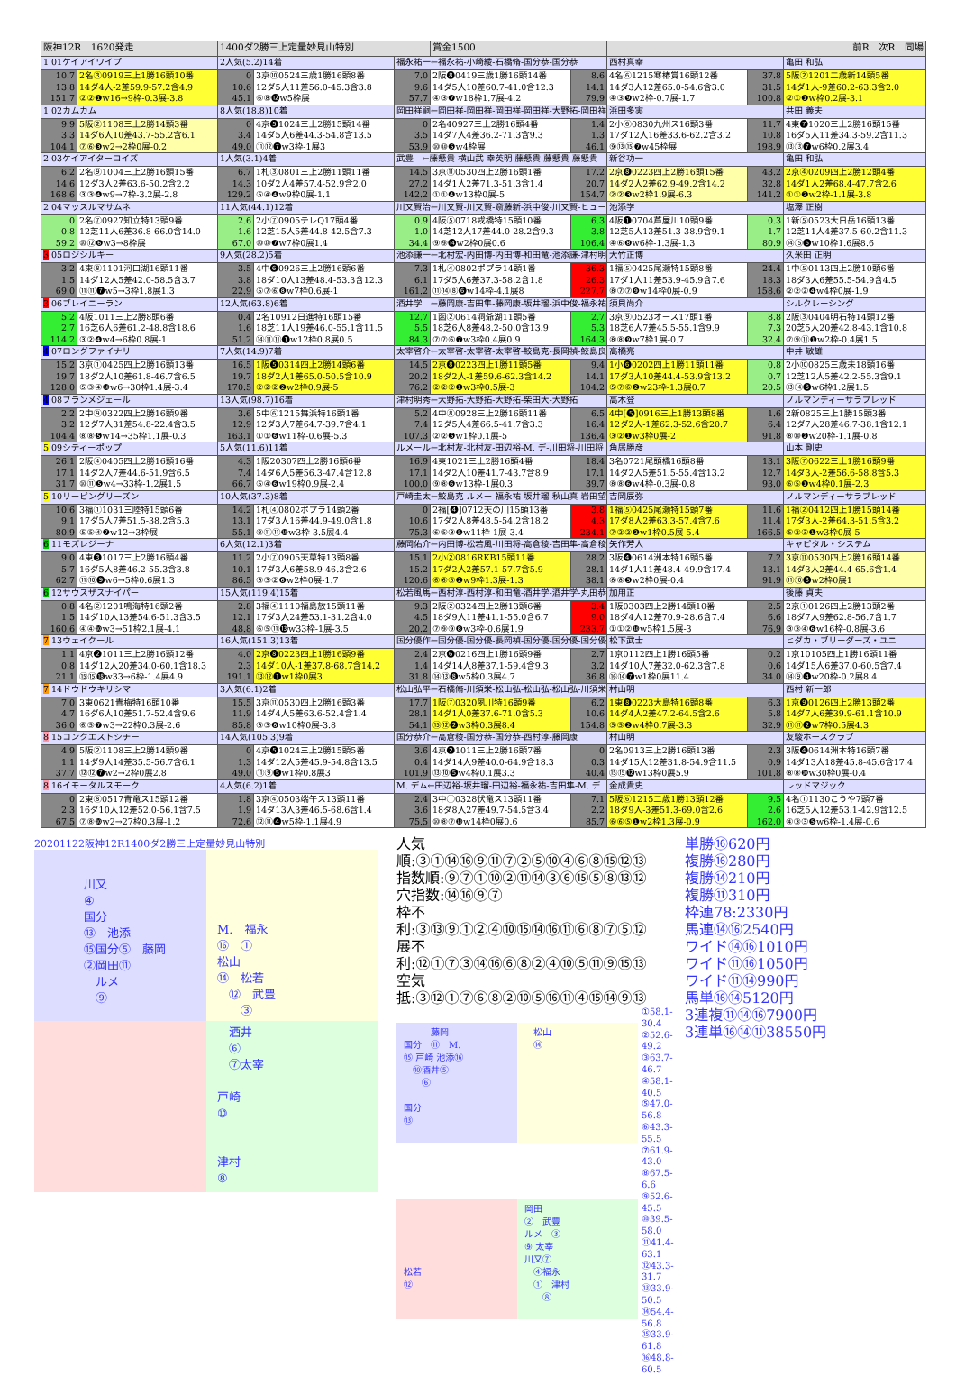| 阪神12R 1620発走 | | 1400ダ2勝三上定量妙見山特別 | | | 賞金1500 | | 前R 次R 同場 | | |
| 1 01ケイアイワイプ | | 2人気(5.2)14着 | | 福永祐一←福永祐-小崎綾-石橋脩-国分恭-国分恭 | | | 西村真幸 | | 亀田 和弘 |
| 10.7 13.8 151.7 | 2名③0919三上1勝16頭10番 14ダ4人-2差59.9-57.2含4.9 ②②❶w16→9枠-0.3展-3.8 | 0 10.6 45.1 | 3京⑩0524三歳1勝16頭8番 12ダ5人11差56.0-45.3含3.8 ⑥⑧⓬w5枠展 | 7.0 9.6 57.7 | 2阪❽0419三歳1勝16頭14番 14ダ5人10差60.7-41.0含12.3 ④③❼w18枠1.7展-4.2 | 8.6 14.1 79.9 | 4名⑥1215寒椿賞16頭12番 14ダ3人12差65.0-54.6含3.0 ④③❾w2枠-0.7展-1.7 | 37.8 31.5 100.8 | 5阪②1201二歳新14頭5番 14ダ1人-9差60.2-63.3含2.0 ②①❶w枠0.2展-3.1 |
| 1 02カムカム | | 8人気(18.8)10着 | | 岡田祥嗣←岡田祥-岡田祥-岡田祥-岡田祥-大野拓-岡田祥 | | | 浜田多実 | | 共田 義夫 |
| 9.9 3.3 104.1 | 5阪②1108三上2勝14頭3番 14ダ6人10差43.7-55.2含6.1 ⑦⑥❸w2→2枠0展-0.2 | 0 3.4 49.0 | 4京❺1024三上2勝15頭14番 14ダ5人6差44.3-54.8含13.5 ⑪⑫❼w3枠-1展3 | 0 3.5 53.9 | 2名40927三上2勝16頭4番 14ダ7人4差36.2-71.3含9.3 ⑩⑩❺w4枠展 | 1.4 1.3 46.1 | 2小⑥0830九州ス16頭3番 17ダ12人16差33.6-62.2含3.2 ⑨⑬⑮❼w45枠展 | 11.7 10.8 198.9 | 4東❼1020三上2勝16頭15番 16ダ5人11差34.3-59.2含11.3 ⑬⑬❼w6枠0.2展3.4 |
| 2 03ケイアイターコイズ | | 1人気(3.1)4着 | | 武豊 ←藤懸貴-横山武-幸英明-藤懸貴-藤懸貴-藤懸貴 | | | 新谷功一 | | 亀田 和弘 |
| 6.2 14.6 168.6 | 2名⑨1004三上2勝16頭15番 12ダ3人2差63.6-50.2含2.2 ③③❹w9→7枠-3.2展-2.8 | 6.7 14.3 129.2 | 1札③0801三上2勝11頭11番 10ダ2人4差57.4-52.9含2.0 ⑤④❹w9枠0展-1.1 | 14.5 27.2 142.2 | 3京⑪0530四上2勝16頭1番 14ダ1人2差71.3-51.3含1.4 ①①❹w13枠0展-5 | 17.2 20.7 154.7 | 2京❽0223四上2勝16頭15番 14ダ2人2差62.9-49.2含14.2 ②②❸w2枠1.9展-6.3 | 43.2 32.8 141.2 | 2京④0209四上2勝12頭4番 14ダ1人2差68.4-47.7含2.6 ①①❷w2枠-1.1展-3.8 |
| 2 04マッスルマサムネ | | 11人気(44.1)12着 | | 川又賢治←川又賢-川又賢-斎藤新-浜中俊-川又賢-ヒュー | | | 池添学 | | 塩澤 正樹 |
| 0 0.8 59.2 | 2名⑦0927知立特13頭9番 12芝11人6差36.8-66.0含14.0 ⑩⑫❻w3→8枠展 | 2.6 1.6 67.0 | 2小⑦0905テレQ17頭4番 12芝15人5差44.8-42.5含7.3 ⑩⑩❼w7枠0展1.4 | 0.9 1.0 34.4 | 4阪⑤0718戎橋特15頭10番 14芝12人17差44.0-28.2含9.3 ⑨⑨⓮w2枠0展0.6 | 6.3 3.8 106.4 | 4阪❶0704芦屋川10頭9番 12芝5人13差51.3-38.9含9.1 ④⑥❽w6枠-1.3展-1.3 | 0.3 1.7 80.9 | 1新⑤0523大日岳16頭13番 12芝11人4差37.5-60.2含11.3 ⑭⑮❺w10枠1.6展8.6 |
| 3 05ロジシルキー | | 9人気(28.2)5着 | | 池添謙一←北村宏-内田博-内田博-和田竜-池添謙-津村明 | | | 大竹正博 | | 久米田 正明 |
| 3.2 1.5 69.0 | 4東⑧1101河口湖16頭11番 14ダ12人5差42.0-58.5含3.7 ⑪⑪❼w5→3枠1.8展1.3 | 3.5 3.8 22.9 | 4中❻0926三上2勝16頭6番 18ダ10人13差48.4-53.3含12.3 ⑤⑦⑥❽w7枠0.6展-1 | 7.3 6.1 161.2 | 1札④0802ポプラ14頭1番 17ダ5人6差37.3-58.2含1.8 ⑪⑭⑧❻w14枠-4.1展8 | 36.3 26.3 227.7 | 1福⑤0425尾瀬特15頭8番 17ダ1人11差53.9-45.9含7.6 ⑧⑦⑦❾w14枠0展-0.9 | 24.4 18.3 158.6 | 1中⑤0113四上2勝10頭6番 18ダ3人6差55.5-54.9含4.5 ②②②❹w4枠0展-1.9 |
| 3 06ブレイニーラン | | 12人気(63.8)6着 | | 酒井学 ←藤岡康-吉田隼-藤岡康-坂井瑠-浜中俊-福永祐 | | | 須貝尚介 | | シルクレーシング |
| 5.2 2.7 114.2 | 4阪1011三上2勝8頭6番 16芝6人6差61.2-48.8含18.6 ③②❹w4→6枠0.8展-1 | 0.4 1.6 51.2 | 2名10912日進特16頭15番 18芝11人19差46.0-55.1含11.5 ⑭⑪⑪❶w12枠0.8展0.5 | 12.7 5.5 84.3 | 1函②0614洞爺湖11頭5番 18芝6人8差48.2-50.0含13.9 ⑦⑦⑥❼w3枠0.4展0.9 | 2.7 5.3 164.3 | 3京⑨0523オース17頭1番 18芝6人7差45.5-55.1含9.9 ⑧⑧❾w7枠1展-0.7 | 8.8 7.3 32.4 | 2阪③0404明石特14頭12番 20芝5人20差42.8-43.1含10.8 ⑦⑨⑪❶w2枠-0.4展1.5 |
| 4 07ロングファイナリー | | 7人気(14.9)7着 | | 太宰啓介←太宰啓-太宰啓-太宰啓-鮫島克-長岡禎-鮫島良 | | | 高橋亮 | | 中井 敏雄 |
| 15.2 19.7 128.0 | 3京①0425四上2勝16頭13番 18ダ2人10差61.8-46.7含6.5 ⑤③④❿w6→30枠1.4展-3.4 | 16.5 19.7 170.5 | 1阪❺0314四上2勝14頭6番 18ダ2人1差65.0-50.5含10.9 ②②②❷w2枠0.9展-5 | 14.5 20.2 76.2 | 2京❽0223四上1勝11頭5番 18ダ2人-1差59.6-62.3含14.2 ②②②❶w3枠0.5展-3 | 9.4 14.1 104.2 | 1小❻0202四上1勝11頭11番 17ダ3人10差44.4-53.9含13.2 ⑤⑦⑥❷w23枠-1.3展0.7 | 0.8 0.7 20.5 | 2小⑩0825三歳未18頭16番 12芝12人5差42.2-55.3含9.1 ⑬⑭❽w6枠1.2展1.5 |
| 4 08ブランメジェール | | 13人気(98.7)16着 | | 津村明秀←大野拓-大野拓-大野拓-柴田大-大野拓 | | | 高木登 | | ノルマンディーサラブレッド |
| 2.2 3.2 104.4 | 2中⑨0322四上2勝16頭9番 12ダ7人31差54.8-22.4含3.5 ⑧⑧❺w14→35枠1.1展-0.3 | 3.6 12.9 163.1 | 5中⑥1215舞浜特16頭1番 12ダ3人7差64.7-39.7含4.1 ①①❻w11枠-0.6展-5.3 | 5.2 7.4 107.3 | 4中⑧0928三上2勝16頭11番 12ダ5人4差66.5-41.7含3.3 ②②❺w1枠0.1展-5 | 6.5 16.4 136.4 | 4中[❺]0916三上1勝13頭8番 12ダ2人-1差62.3-52.6含20.7 ③②❶w3枠0展-2 | 1.6 6.4 91.8 | 2新0825三上1勝15頭3番 12ダ7人28差46.7-38.1含12.1 ⑧⑩❷w20枠-1.1展-0.8 |
| 5 09シティーポップ | | 5人気(11.6)11着 | | ルメール←北村友-北村友-田辺裕-M. デ-川田将-川田将 | | | 角居勝彦 | | 山本 剛史 |
| 26.1 17.1 31.7 | 2阪④0405四上2勝16頭16番 14ダ2人7差44.6-51.9含6.5 ⑩⑪❺w4→33枠-1.2展1.5 | 4.3 7.4 66.7 | 1阪20307四上2勝16頭6番 14ダ6人5差56.3-47.4含12.8 ⑤④❻w19枠0.9展-2.4 | 16.9 17.1 100.0 | 4東1021三上2勝16頭4番 14ダ2人10差41.7-43.7含8.9 ⑨⑧❻w13枠-1展0.3 | 18.4 17.1 39.7 | 3名0721尾頭橋16頭8番 14ダ2人5差51.5-55.4含13.2 ⑧⑧❻w4枠-0.3展-0.8 | 13.1 12.7 93.0 | 3阪⑦0622三上1勝16頭9番 14ダ3人-2差56.6-58.8含5.3 ⑥⑤❶w4枠0.1展-2.3 |
| 5 10リーピングリーズン | | 10人気(37.3)8着 | | 戸崎圭太←鮫島克-ルメー-福永祐-坂井瑠-秋山真-岩田望 | | | 吉岡辰弥 | | ノルマンディーサラブレッド |
| 10.6 9.1 80.9 | 3福①1031三陸特15頭6番 17ダ5人7差51.5-38.2含5.3 ⑤⑤④❼w12→3枠展 | 14.2 13.1 55.1 | 1札④0802ポプラ14頭2番 17ダ3人16差44.9-49.0含1.8 ⑧⑪⑪❿w3枠-3.5展4.4 | 0 10.6 75.3 | 2福[❹]0712天の川15頭13番 17ダ2人8差48.5-54.2含18.2 ⑥⑤③❺w11枠-1展-3.4 | 3.8 4.3 234.1 | 1福⑤0425尾瀬特15頭7番 17ダ8人2差63.3-57.4含7.6 ⑦②②❷w1枠0.5展-5.4 | 11.6 11.4 166.5 | 1福②0412四上1勝15頭14番 17ダ3人-2差64.3-51.5含3.2 ⑤②③❶w3枠0展-5 |
| 6 11モズレジーナ | | 6人気(12.1)3着 | | 藤岡佑介←内田博-松若風-川田将-高倉稜-吉田隼-高倉稜 | | | 矢作芳人 | | キャピタル・システム |
| 9.0 5.7 62.7 | 4東❸1017三上2勝16頭4番 16ダ5人8差46.2-55.3含3.8 ⑪⑩❾w6→5枠0.6展1.3 | 11.2 10.1 86.5 | 2小⑦0905天草特13頭8番 17ダ3人6差58.9-46.3含2.6 ③③②❻w2枠0展-1.7 | 15.1 15.2 120.6 | 2小②0816RKB15頭11番 17ダ2人2差57.1-57.7含5.9 ⑥⑥⑤❷w9枠1.3展-1.3 | 28.2 28.1 38.1 | 3阪❹0614洲本特16頭5番 14ダ1人11差48.4-49.9含17.4 ⑧⑧❺w2枠0展-0.4 | 7.2 13.1 91.9 | 3京⑪0530四上2勝16頭14番 14ダ3人2差44.4-65.6含1.4 ⑪⑩❸w2枠0展1 |
| 6 12サウスザスナイパー | | 15人気(119.4)15着 | | 松若風馬←西村淳-西村淳-和田竜-酒井学-酒井学-丸田恭 | | | 加用正 | | 後藤 貞夫 |
| 0.8 1.5 160.6 | 4名②1201鳴海特16頭2番 14ダ10人13差54.6-51.3含3.5 ④④❿w3→51枠2.1展-4.1 | 2.8 12.1 48.8 | 3福④1110福島放15頭11番 17ダ3人24差53.1-31.2含4.0 ⑥⑤⑪⓭w33枠-1展-3.5 | 9.3 4.5 20.2 | 2阪②0324四上2勝13頭6番 18ダ9人11差41.1-55.0含6.7 ⑦⑨⑨❽w3枠-0.6展1.9 | 3.4 9.0 233.7 | 1阪0303四上2勝14頭10番 18ダ4人12差70.9-28.6含7.4 ①①②❿w5枠1.5展-3 | 2.5 6.6 76.9 | 2京①0126四上2勝13頭2番 18ダ7人9差62.8-56.7含1.7 ③③④❻w16枠-0.8展-3.6 |
| 7 13ウェイクール | | 16人気(151.3)13着 | | 国分優作←国分優-国分優-長岡禎-国分優-国分優-国分優 | | | 松下武士 | | ヒダカ・ブリーダーズ・ユニ |
| 1.1 0.8 21.1 | 4京❷1011三上2勝16頭12番 14ダ12人20差34.0-60.1含18.3 ⑮⑮⓲w33→6枠-1.4展4.9 | 4.0 2.3 191.1 | 2京❽0223四上1勝16頭9番 14ダ10人-1差37.8-68.7含14.2 ⑬⑫❶w1枠0展3 | 2.4 1.4 31.8 | 2京❻0216四上1勝16頭9番 14ダ14人8差37.1-59.4含9.3 ⑭⑬❽w5枠0.3展4.7 | 2.7 3.2 36.8 | 1京0112四上1勝16頭5番 14ダ10人7差32.0-62.3含7.8 ⑯⑭❼w1枠0展11.4 | 0.2 0.6 34.0 | 1京10105四上1勝16頭11番 14ダ15人6差37.0-60.5含7.4 ⑭⑨❹w20枠-0.2展8.4 |
| 7 14ドウドウキリシマ | | 3人気(6.1)2着 | | 松山弘平←石橋脩-川須栄-松山弘-松山弘-松山弘-川須栄 | | | 村山明 | | 西村 新一郎 |
| 7.0 4.7 36.0 | 3東0621青梅特16頭10番 16ダ6人10差51.7-52.4含9.6 ⑥⑤❼w3→22枠0.3展-2.6 | 15.5 11.9 85.8 | 3京⑪0530四上2勝16頭3番 14ダ4人5差63.6-52.4含1.4 ③③❽w10枠0展-3.8 | 17.7 28.1 54.1 | 1阪⑦0320夙川特16頭9番 14ダ1人0差37.6-71.0含5.3 ⑮⑫❷w3枠0.3展8.4 | 6.2 10.6 154.8 | 1東❽0223大島特16頭8番 14ダ4人2差47.2-64.5含2.6 ⑤⑤❷w4枠0.7展-3.3 | 6.3 5.8 32.9 | 1京❾0126四上2勝13頭2番 14ダ7人6差39.9-61.1含10.9 ⑪⑪❷w7枠0.5展4.3 |
| 8 15コンクエストシチー | | 14人気(105.3)9着 | | 国分恭介←高倉稜-国分恭-国分恭-西村淳-藤岡康 | | | 村山明 | | 友駿ホースクラブ |
| 4.9 1.1 37.7 | 5阪②1108三上2勝14頭9番 14ダ9人14差35.5-56.7含6.1 ⑫⑫❼w2→2枠0展2.8 | 0 1.3 49.0 | 4京❺1024三上2勝15頭5番 14ダ12人5差45.9-54.8含13.5 ⑪⑨❺w1枠0.8展3 | 3.6 0.4 101.9 | 4京❷1011三上2勝16頭7番 14ダ14人9差40.0-64.9含18.3 ⑬⑩❺w4枠0.1展3.3 | 0 0.3 40.4 | 2名0913三上2勝16頭13番 14ダ15人12差31.8-54.9含11.5 ⑮⑮⓬w13枠0展5.9 | 2.3 0.9 101.8 | 3阪❹0614洲本特16頭7番 14ダ13人18差45.8-45.6含17.4 ⑧⑧❿w30枠0展-0.4 |
| 8 16イモータルスモーク | | 4人気(6.2)1着 | | M. デム←田辺裕-坂井瑠-田辺裕-福永祐-吉田隼-M. デ | | | 金成貴史 | | レッドマジック |
| 0 2.3 67.5 | 2東⑧0517青竜ス15頭12番 16ダ10人12差52.0-56.1含7.5 ⑦⑧❿w2→27枠0.3展-1.2 | 1.8 1.9 72.6 | 3京④0503端午ス13頭11番 14ダ13人3差46.5-68.6含1.4 ⑫⑪❹w5枠-1.1展4.9 | 2.4 3.6 75.5 | 3中①0328伏竜ス13頭11番 18ダ8人27差49.7-54.5含3.4 ⑩⑧⑦❿w14枠0展0.6 | 7.1 2.2 85.7 | 5阪⑥1215二歳1勝13頭12番 18ダ9人-3差51.3-69.0含2.6 ⑥⑥⑤❶w2枠1.3展-0.9 | 9.5 2.6 162.0 | 4名①1130こうや7頭7番 16芝5人12差53.1-42.9含12.5 ④③③❺w6枠-1.4展-0.6 |
20201122阪神12R1400ダ2勝三上定量妙見山特別
川又
④
国分
⑬　池添
⑮国分⑤　藤岡
②岡田⑪
　ルメ
　⑨
M.　福永
⑯　①
松山
⑭　松若
　⑫　武豊
　　③
　酒井
　⑥
　⑦太宰
戸崎
⑩
津村
⑧
人気順:③①⑭⑯⑨⑪⑦②⑤⑩④⑥⑧⑮⑫⑬
指数順:⑨⑦①⑩②⑪⑭③⑥⑮⑤⑧⑬⑫
穴指数:⑭⑯⑨⑦
枠不利:③⑬⑨①②④⑩⑮⑭⑯⑪⑥⑧⑦⑤⑫
展不利:⑫①⑦③⑭⑯⑥⑧②④⑩⑤⑪⑨⑮⑬
空気抵:③⑫①⑦⑥⑧②⑩⑤⑯⑪④⑮⑭⑨⑬
　　　藤岡
国分　⑪　M.
⑮ 戸崎 池添⑯
　⑩酒井⑤
　　⑥
国分
⑬
　松山
　⑭
松若
⑫
岡田
②　武豊
ルメ　③
⑨ 太宰
川又⑦
　④福永
　①　津村
　　⑧
①58.1-30.4
②52.6-49.2
③63.7-46.7
④58.1-40.5
⑤47.0-56.8
⑥43.3-55.5
⑦61.9-43.0
⑧67.5-6.6
⑨52.6-45.5
⑩39.5-58.0
⑪41.4-63.1
⑫43.3-31.7
⑬33.9-50.5
⑭54.4-56.8
⑮33.9-61.8
⑯48.8-60.5
単勝⑯620円
複勝⑯280円
複勝⑭210円
複勝⑪310円
枠連78:2330円
馬連⑭⑯2540円
ワイド⑭⑯1010円
ワイド⑪⑯1050円
ワイド⑪⑭990円
馬単⑯⑭5120円
3連複⑪⑭⑯7900円
3連単⑯⑭⑪38550円